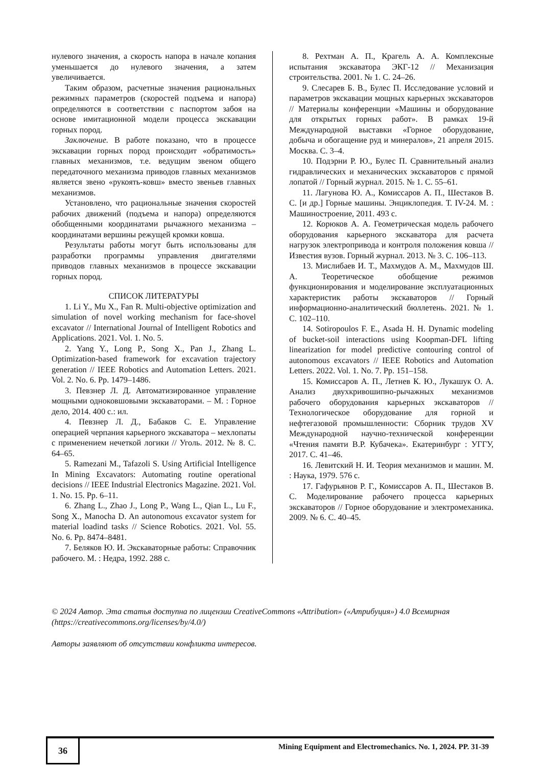нулевого значения, а скорость напора в начале копания уменьшается до нулевого значения, а затем увеличивается.
Таким образом, расчетные значения рациональных режимных параметров (скоростей подъема и напора) определяются в соответствии с паспортом забоя на основе имитационной модели процесса экскавации горных пород.
Заключение. В работе показано, что в процессе экскавации горных пород происходит «обратимость» главных механизмов, т.е. ведущим звеном общего передаточного механизма приводов главных механизмов является звено «рукоять-ковш» вместо звеньев главных механизмов.
Установлено, что рациональные значения скоростей рабочих движений (подъема и напора) определяются обобщенными координатами рычажного механизма – координатами вершины режущей кромки ковша.
Результаты работы могут быть использованы для разработки программы управления двигателями приводов главных механизмов в процессе экскавации горных пород.
СПИСОК ЛИТЕРАТУРЫ
1. Li Y., Mu X., Fan R. Multi-objective optimization and simulation of novel working mechanism for face-shovel excavator // International Journal of Intelligent Robotics and Applications. 2021. Vol. 1. No. 5.
2. Yang Y., Long P., Song X., Pan J., Zhang L. Optimization-based framework for excavation trajectory generation // IEEE Robotics and Automation Letters. 2021. Vol. 2. No. 6. Pp. 1479–1486.
3. Певзнер Л. Д. Автоматизированное управление мощными одноковшовыми экскаваторами. – М. : Горное дело, 2014. 400 с.: ил.
4. Певзнер Л. Д., Бабаков С. Е. Управление операцией черпания карьерного экскаватора – мехлопаты с применением нечеткой логики // Уголь. 2012. № 8. С. 64–65.
5. Ramezani M., Tafazoli S. Using Artificial Intelligence In Mining Excavators: Automating routine operational decisions // IEEE Industrial Electronics Magazine. 2021. Vol. 1. No. 15. Pp. 6–11.
6. Zhang L., Zhao J., Long P., Wang L., Qian L., Lu F., Song X., Manocha D. An autonomous excavator system for material loadind tasks // Science Robotics. 2021. Vol. 55. No. 6. Pp. 8474–8481.
7. Беляков Ю. И. Экскаваторные работы: Справочник рабочего. М. : Недра, 1992. 288 с.
8. Рехтман А. П., Крагель А. А. Комплексные испытания экскаватора ЭКГ-12 // Механизация строительства. 2001. № 1. С. 24–26.
9. Слесарев Б. В., Булес П. Исследование условий и параметров экскавации мощных карьерных экскаваторов // Материалы конференции «Машины и оборудование для открытых горных работ». В рамках 19-й Международной выставки «Горное оборудование, добыча и обогащение руд и минералов», 21 апреля 2015. Москва. С. 3–4.
10. Подэрни Р. Ю., Булес П. Сравнительный анализ гидравлических и механических экскаваторов с прямой лопатой // Горный журнал. 2015. № 1. С. 55–61.
11. Лагунова Ю. А., Комиссаров А. П., Шестаков В. С. [и др.] Горные машины. Энциклопедия. Т. IV-24. М. : Машиностроение, 2011. 493 с.
12. Корюков А. А. Геометрическая модель рабочего оборудования карьерного экскаватора для расчета нагрузок электропривода и контроля положения ковша // Известия вузов. Горный журнал. 2013. № 3. С. 106–113.
13. Мислибаев И. Т., Махмудов А. М., Махмудов Ш. А. Теоретическое обобщение режимов функционирования и моделирование эксплуатационных характеристик работы экскаваторов // Горный информационно-аналитический бюллетень. 2021. № 1. С. 102–110.
14. Sotiropoulos F. E., Asada H. H. Dynamic modeling of bucket-soil interactions using Koopman-DFL lifting linearization for model predictive contouring control of autonomous excavators // IEEE Robotics and Automation Letters. 2022. Vol. 1. No. 7. Pp. 151–158.
15. Комиссаров А. П., Летнев К. Ю., Лукашук О. А. Анализ двухкривошипно-рычажных механизмов рабочего оборудования карьерных экскаваторов // Технологическое оборудование для горной и нефтегазовой промышленности: Сборник трудов XV Международной научно-технической конференции «Чтения памяти В.Р. Кубачека». Екатеринбург : УГГУ, 2017. С. 41–46.
16. Левитский Н. И. Теория механизмов и машин. М. : Наука, 1979. 576 с.
17. Гафурьянов Р. Г., Комиссаров А. П., Шестаков В. С. Моделирование рабочего процесса карьерных экскаваторов // Горное оборудование и электромеханика. 2009. № 6. С. 40–45.
© 2024 Автор. Эта статья доступна по лицензии CreativeCommons «Attribution» («Атрибуция») 4.0 Всемирная (https://creativecommons.org/licenses/by/4.0/)
Авторы заявляют об отсутствии конфликта интересов.
36
Mining Equipment and Electromechanics. No. 1, 2024. PP. 31-39